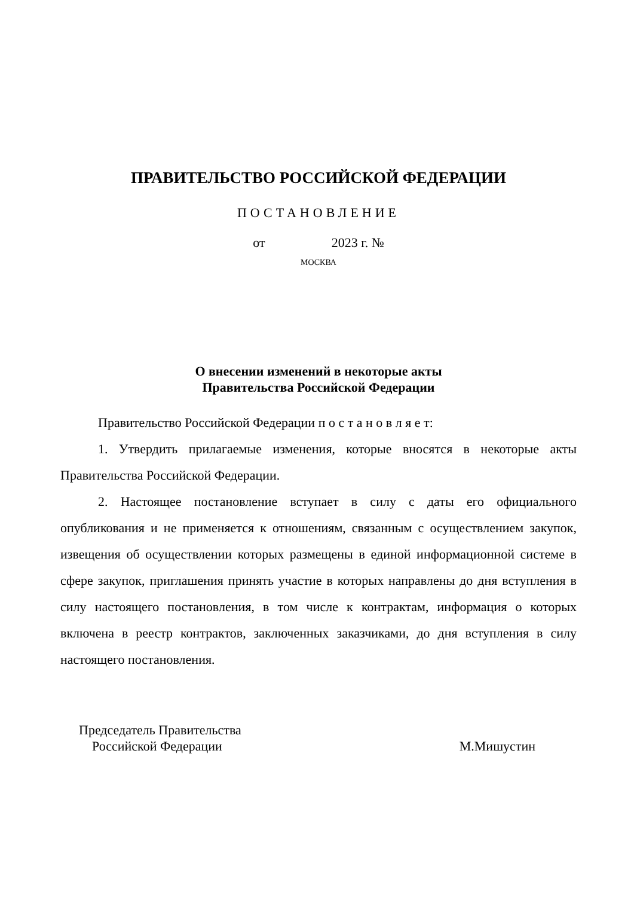ПРАВИТЕЛЬСТВО РОССИЙСКОЙ ФЕДЕРАЦИИ
ПОСТАНОВЛЕНИЕ
от 2023 г. №
МОСКВА
О внесении изменений в некоторые акты
Правительства Российской Федерации
Правительство Российской Федерации п о с т а н о в л я е т:
1. Утвердить прилагаемые изменения, которые вносятся в некоторые акты Правительства Российской Федерации.
2. Настоящее постановление вступает в силу с даты его официального опубликования и не применяется к отношениям, связанным с осуществлением закупок, извещения об осуществлении которых размещены в единой информационной системе в сфере закупок, приглашения принять участие в которых направлены до дня вступления в силу настоящего постановления, в том числе к контрактам, информация о которых включена в реестр контрактов, заключенных заказчиками, до дня вступления в силу настоящего постановления.
Председатель Правительства
Российской Федерации
М.Мишустин